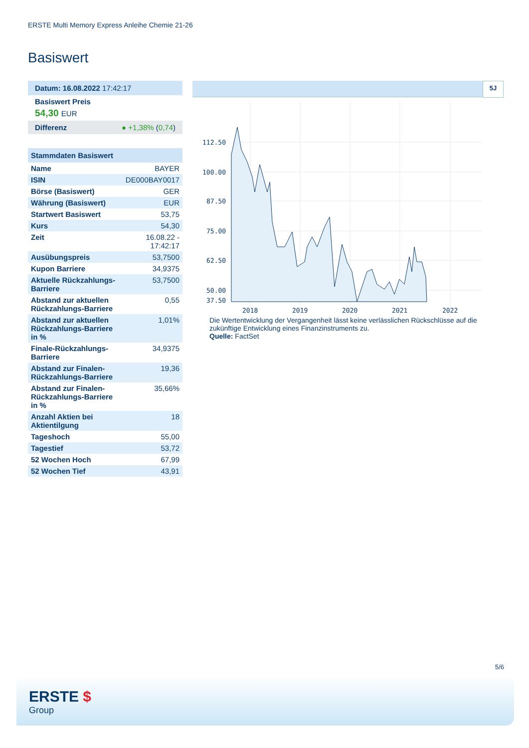ERSTE Multi Memory Express Anleihe Chemie 21-26
Basiswert
Datum: 16.08.2022 17:42:17
Basiswert Preis
54,30 EUR
Differenz ● +1,38% (0,74)
Stammdaten Basiswert
| Name | BAYER |
| ISIN | DE000BAY0017 |
| Börse (Basiswert) | GER |
| Währung (Basiswert) | EUR |
| Startwert Basiswert | 53,75 |
| Kurs | 54,30 |
| Zeit | 16.08.22 - 17:42:17 |
| Ausübungspreis | 53,7500 |
| Kupon Barriere | 34,9375 |
| Aktuelle Rückzahlungs-Barriere | 53,7500 |
| Abstand zur aktuellen Rückzahlungs-Barriere | 0,55 |
| Abstand zur aktuellen Rückzahlungs-Barriere in % | 1,01% |
| Finale-Rückzahlungs-Barriere | 34,9375 |
| Abstand zur Finalen-Rückzahlungs-Barriere | 19,36 |
| Abstand zur Finalen-Rückzahlungs-Barriere in % | 35,66% |
| Anzahl Aktien bei Aktientilgung | 18 |
| Tageshoch | 55,00 |
| Tagestief | 53,72 |
| 52 Wochen Hoch | 67,99 |
| 52 Wochen Tief | 43,91 |
5J
112.50
100.00
87.50
75.00
62.50
50.00
37.50
2018
2019
2020
2021
2022
Die Wertentwicklung der Vergangenheit lässt keine verlässlichen Rückschlüsse auf die zukünftige Entwicklung eines Finanzinstruments zu.
Quelle: FactSet
5/6
ERSTE $
Group